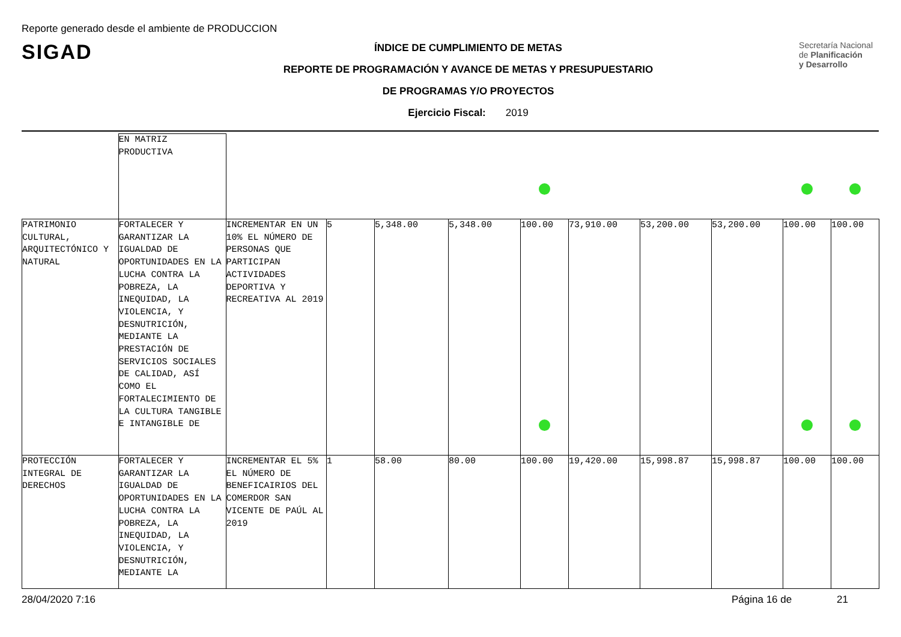Reporte generado desde el ambiente de PRODUCCION
SIGAD
Secretaría Nacional
de Planificación
y Desarrollo
ÍNDICE DE CUMPLIMIENTO DE METAS
REPORTE DE PROGRAMACIÓN Y AVANCE DE METAS Y PRESUPUESTARIO
DE PROGRAMAS Y/O PROYECTOS
Ejercicio Fiscal: 2019
| | EN MATRIZ PRODUCTIVA | | | | | | | | | | |
| PATRIMONIO CULTURAL, ARQUITECTÓNICO Y NATURAL | FORTALECER Y GARANTIZAR LA IGUALDAD DE OPORTUNIDADES EN LA LUCHA CONTRA LA POBREZA, LA INEQUIDAD, LA VIOLENCIA, Y DESNUTRICIÓN, MEDIANTE LA PRESTACIÓN DE SERVICIOS SOCIALES DE CALIDAD, ASÍ COMO EL FORTALECIMIENTO DE LA CULTURA TANGIBLE E INTANGIBLE DE | INCREMENTAR EN UN 10% EL NÚMERO DE PERSONAS QUE PARTICIPAN ACTIVIDADES DEPORTIVA Y RECREATIVA AL 2019 | 5 | 5,348.00 | 5,348.00 | 100.00 | 73,910.00 | 53,200.00 | 53,200.00 | 100.00 | 100.00 |
| PROTECCIÓN INTEGRAL DE DERECHOS | FORTALECER Y GARANTIZAR LA IGUALDAD DE OPORTUNIDADES EN LA LUCHA CONTRA LA POBREZA, LA INEQUIDAD, LA VIOLENCIA, Y DESNUTRICIÓN, MEDIANTE LA | INCREMENTAR EL 5% EL NÚMERO DE BENEFICAIRIOS DEL COMERDOR SAN VICENTE DE PAÚL AL 2019 | 1 | 58.00 | 80.00 | 100.00 | 19,420.00 | 15,998.87 | 15,998.87 | 100.00 | 100.00 |
28/04/2020 7:16 Página 16 de 21